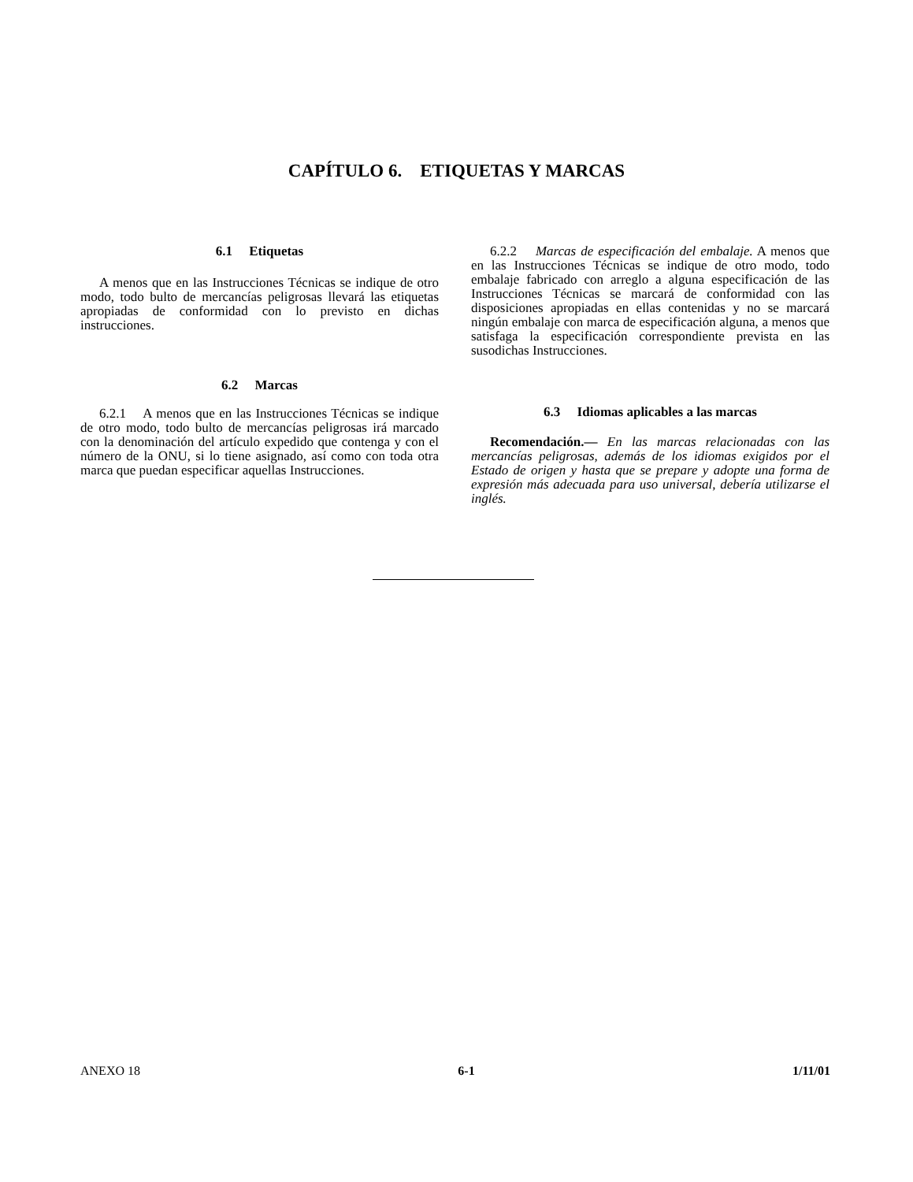CAPÍTULO 6. ETIQUETAS Y MARCAS
6.1 Etiquetas
A menos que en las Instrucciones Técnicas se indique de otro modo, todo bulto de mercancías peligrosas llevará las etiquetas apropiadas de conformidad con lo previsto en dichas instrucciones.
6.2 Marcas
6.2.1 A menos que en las Instrucciones Técnicas se indique de otro modo, todo bulto de mercancías peligrosas irá marcado con la denominación del artículo expedido que contenga y con el número de la ONU, si lo tiene asignado, así como con toda otra marca que puedan especificar aquellas Instrucciones.
6.2.2 Marcas de especificación del embalaje. A menos que en las Instrucciones Técnicas se indique de otro modo, todo embalaje fabricado con arreglo a alguna especificación de las Instrucciones Técnicas se marcará de conformidad con las disposiciones apropiadas en ellas contenidas y no se marcará ningún embalaje con marca de especificación alguna, a menos que satisfaga la especificación correspondiente prevista en las susodichas Instrucciones.
6.3 Idiomas aplicables a las marcas
Recomendación.— En las marcas relacionadas con las mercancías peligrosas, además de los idiomas exigidos por el Estado de origen y hasta que se prepare y adopte una forma de expresión más adecuada para uso universal, debería utilizarse el inglés.
ANEXO 18 6-1 1/11/01